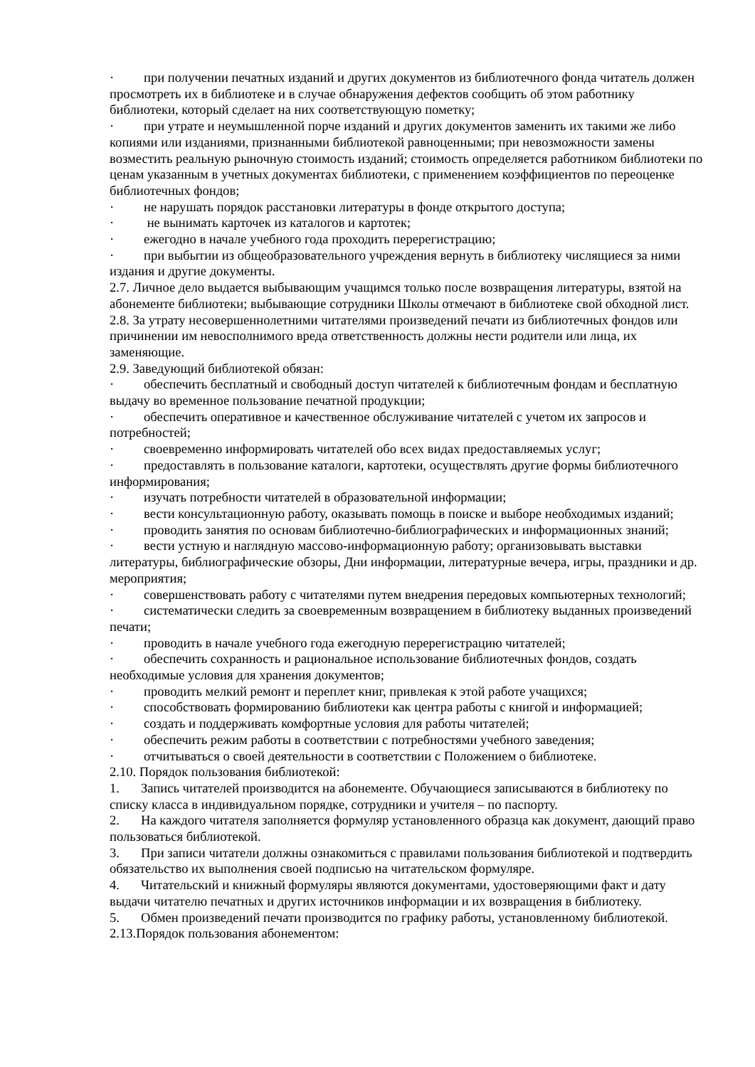· при получении печатных изданий и других документов из библиотечного фонда читатель должен просмотреть их в библиотеке и в случае обнаружения дефектов сообщить об этом работнику библиотеки, который сделает на них соответствующую пометку;
· при утрате и неумышленной порче изданий и других документов заменить их такими же либо копиями или изданиями, признанными библиотекой равноценными; при невозможности замены возместить реальную рыночную стоимость изданий; стоимость определяется работником библиотеки по ценам указанным в учетных документах библиотеки, с применением коэффициентов по переоценке библиотечных фондов;
· не нарушать порядок расстановки литературы в фонде открытого доступа;
· не вынимать карточек из каталогов и картотек;
· ежегодно в начале учебного года проходить перерегистрацию;
· при выбытии из общеобразовательного учреждения вернуть в библиотеку числящиеся за ними издания и другие документы.
2.7. Личное дело выдается выбывающим учащимся только после возвращения литературы, взятой на абонементе библиотеки; выбывающие сотрудники Школы отмечают в библиотеке свой обходной лист.
2.8. За утрату несовершеннолетними читателями произведений печати из библиотечных фондов или причинении им невосполнимого вреда ответственность должны нести родители или лица, их заменяющие.
2.9. Заведующий библиотекой обязан:
· обеспечить бесплатный и свободный доступ читателей к библиотечным фондам и бесплатную выдачу во временное пользование печатной продукции;
· обеспечить оперативное и качественное обслуживание читателей с учетом их запросов и потребностей;
· своевременно информировать читателей обо всех видах предоставляемых услуг;
· предоставлять в пользование каталоги, картотеки, осуществлять другие формы библиотечного информирования;
· изучать потребности читателей в образовательной информации;
· вести консультационную работу, оказывать помощь в поиске и выборе необходимых изданий;
· проводить занятия по основам библиотечно-библиографических и информационных знаний;
· вести устную и наглядную массово-информационную работу; организовывать выставки литературы, библиографические обзоры, Дни информации, литературные вечера, игры, праздники и др. мероприятия;
· совершенствовать работу с читателями путем внедрения передовых компьютерных технологий;
· систематически следить за своевременным возвращением в библиотеку выданных произведений печати;
· проводить в начале учебного года ежегодную перерегистрацию читателей;
· обеспечить сохранность и рациональное использование библиотечных фондов, создать необходимые условия для хранения документов;
· проводить мелкий ремонт и переплет книг, привлекая к этой работе учащихся;
· способствовать формированию библиотеки как центра работы с книгой и информацией;
· создать и поддерживать комфортные условия для работы читателей;
· обеспечить режим работы в соответствии с потребностями учебного заведения;
· отчитываться о своей деятельности в соответствии с Положением о библиотеке.
2.10. Порядок пользования библиотекой:
1. Запись читателей производится на абонементе. Обучающиеся записываются в библиотеку по списку класса в индивидуальном порядке, сотрудники и учителя – по паспорту.
2. На каждого читателя заполняется формуляр установленного образца как документ, дающий право пользоваться библиотекой.
3. При записи читатели должны ознакомиться с правилами пользования библиотекой и подтвердить обязательство их выполнения своей подписью на читательском формуляре.
4. Читательский и книжный формуляры являются документами, удостоверяющими факт и дату выдачи читателю печатных и других источников информации и их возвращения в библиотеку.
5. Обмен произведений печати производится по графику работы, установленному библиотекой.
2.13.Порядок пользования абонементом: